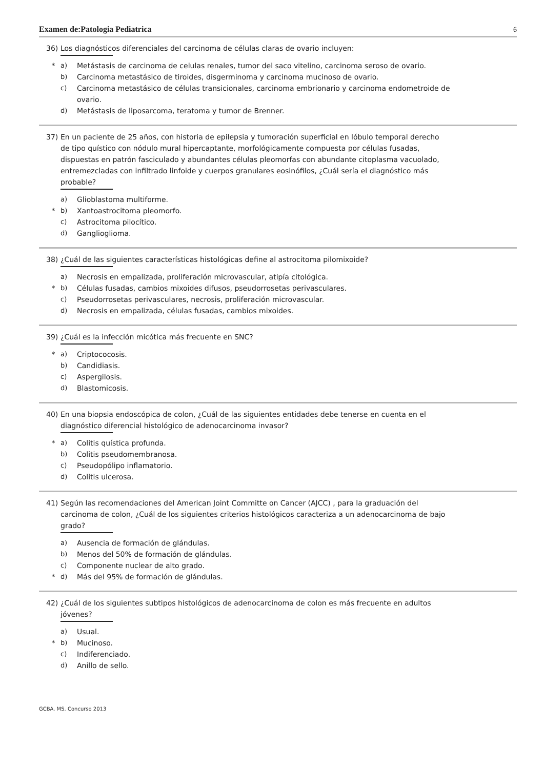Examen de:Patologia Pediatrica 6
36) Los diagnósticos diferenciales del carcinoma de células claras de ovario incluyen:
* a) Metástasis de carcinoma de celulas renales, tumor del saco vitelino, carcinoma seroso de ovario.
b) Carcinoma metastásico de tiroides, disgerminoma y carcinoma mucinoso de ovario.
c) Carcinoma metastásico de células transicionales, carcinoma embrionario y carcinoma endometroide de ovario.
d) Metástasis de liposarcoma, teratoma y tumor de Brenner.
37) En un paciente de 25 años, con historia de epilepsia y tumoración superficial en lóbulo temporal derecho de tipo quístico con nódulo mural hipercaptante, morfológicamente compuesta por células fusadas, dispuestas en patrón fasciculado y abundantes células pleomorfas con abundante citoplasma vacuolado, entremezcladas con infiltrado linfoide y cuerpos granulares eosinófilos, ¿Cuál sería el diagnóstico más probable?
a) Glioblastoma multiforme.
* b) Xantoastrocitoma pleomorfo.
c) Astrocitoma pilocítico.
d) Ganglioglioma.
38) ¿Cuál de las siguientes características histológicas define al astrocitoma pilomixoide?
a) Necrosis en empalizada, proliferación microvascular, atipía citológica.
* b) Células fusadas, cambios mixoides difusos, pseudorrosetas perivasculares.
c) Pseudorrosetas perivasculares, necrosis, proliferación microvascular.
d) Necrosis en empalizada, células fusadas, cambios mixoides.
39) ¿Cuál es la infección micótica más frecuente en SNC?
* a) Criptococosis.
b) Candidiasis.
c) Aspergilosis.
d) Blastomicosis.
40) En una biopsia endoscópica de colon, ¿Cuál de las siguientes entidades debe tenerse en cuenta en el diagnóstico diferencial histológico de adenocarcinoma invasor?
* a) Colitis quística profunda.
b) Colitis pseudomembranosa.
c) Pseudopólipo inflamatorio.
d) Colitis ulcerosa.
41) Según las recomendaciones del American Joint Committe on Cancer (AJCC) , para la graduación del carcinoma de colon, ¿Cuál de los siguientes criterios histológicos caracteriza a un adenocarcinoma de bajo grado?
a) Ausencia de formación de glándulas.
b) Menos del 50% de formación de glándulas.
c) Componente nuclear de alto grado.
* d) Más del 95% de formación de glándulas.
42) ¿Cuál de los siguientes subtipos histológicos de adenocarcinoma de colon es más frecuente en adultos jóvenes?
a) Usual.
* b) Mucinoso.
c) Indiferenciado.
d) Anillo de sello.
GCBA. MS. Concurso 2013